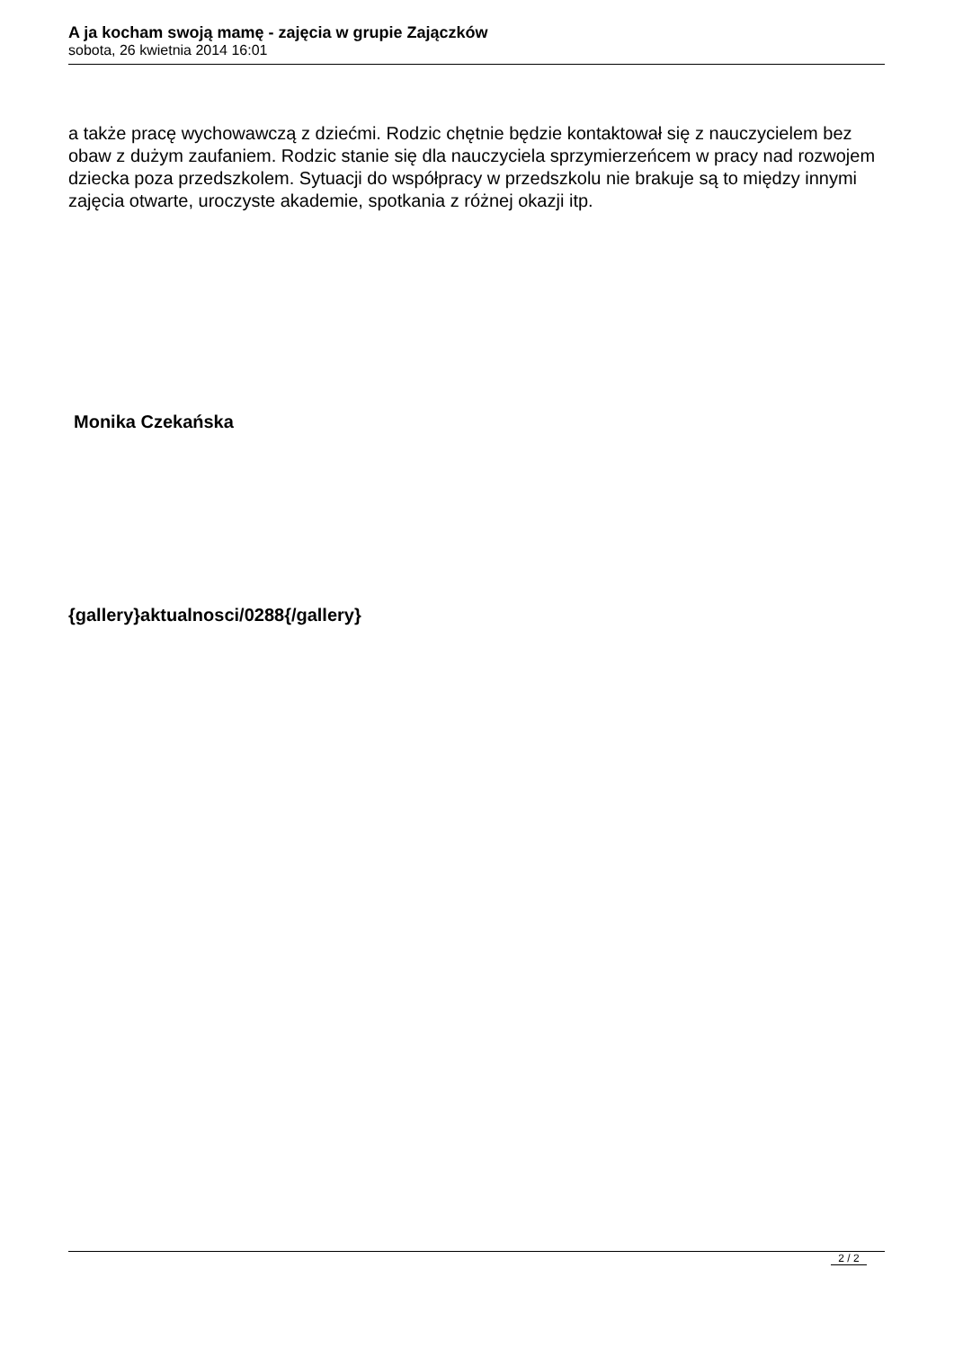A ja kocham swoją mamę - zajęcia w grupie Zajączków
sobota, 26 kwietnia 2014 16:01
a także pracę wychowawczą z dziećmi. Rodzic chętnie będzie kontaktował się z nauczycielem bez obaw z dużym zaufaniem. Rodzic stanie się dla nauczyciela sprzymierzeńcem w pracy nad rozwojem dziecka poza przedszkolem. Sytuacji do współpracy w przedszkolu nie brakuje są to między innymi zajęcia otwarte, uroczyste akademie, spotkania z różnej okazji itp.
Monika Czekańska
{gallery}aktualnosci/0288{/gallery}
2 / 2